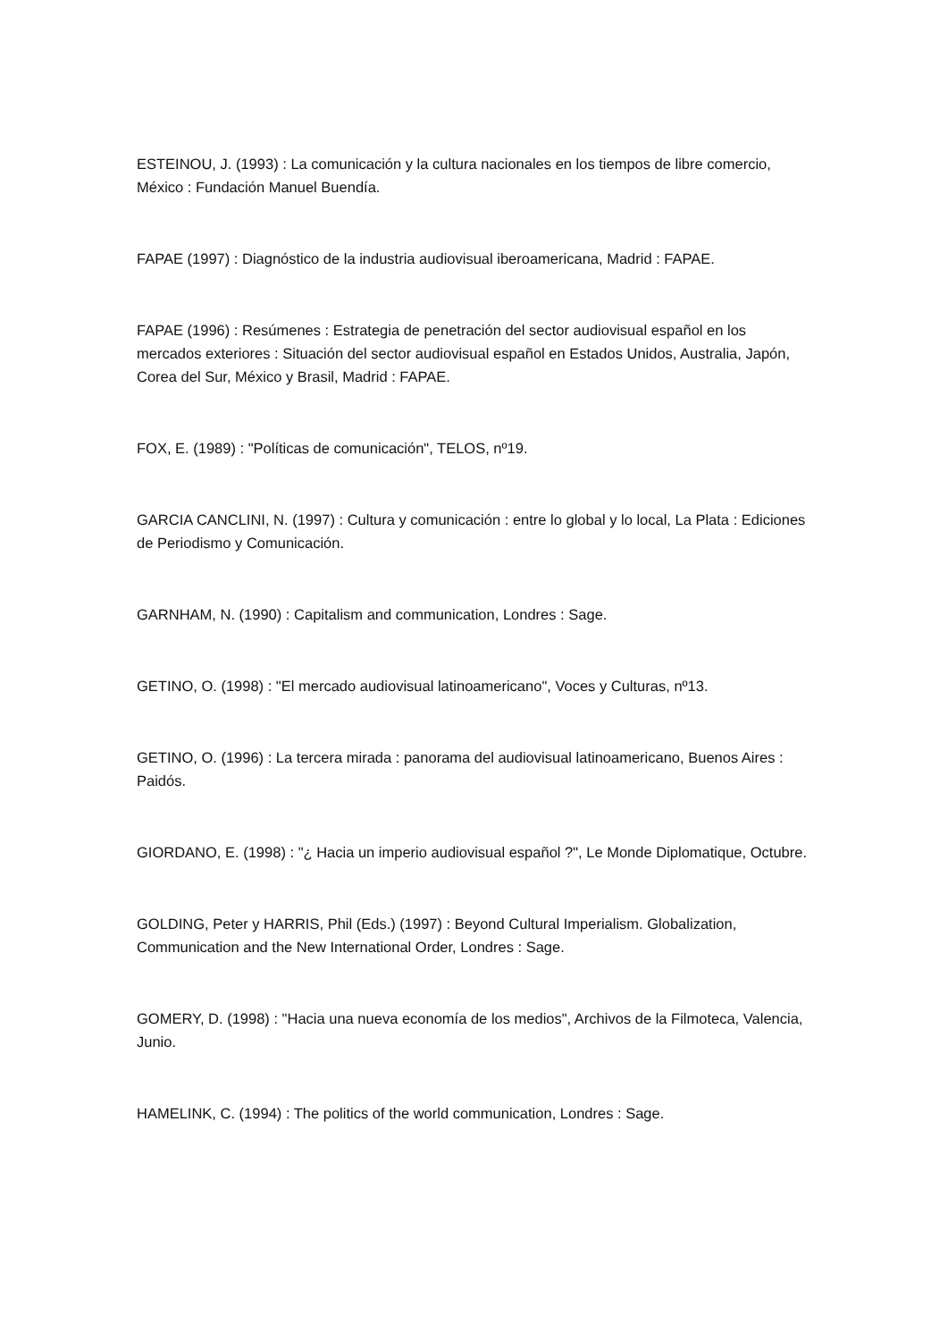ESTEINOU, J. (1993) : La comunicación y la cultura nacionales en los tiempos de libre comercio, México : Fundación Manuel Buendía.
FAPAE (1997) : Diagnóstico de la industria audiovisual iberoamericana, Madrid : FAPAE.
FAPAE (1996) : Resúmenes : Estrategia de penetración del sector audiovisual español en los mercados exteriores : Situación del sector audiovisual español en Estados Unidos, Australia, Japón, Corea del Sur, México y Brasil, Madrid : FAPAE.
FOX, E. (1989) : "Políticas de comunicación", TELOS, nº19.
GARCIA CANCLINI, N. (1997) : Cultura y comunicación : entre lo global y lo local, La Plata : Ediciones de Periodismo y Comunicación.
GARNHAM, N. (1990) : Capitalism and communication, Londres : Sage.
GETINO, O. (1998) : "El mercado audiovisual latinoamericano", Voces y Culturas, nº13.
GETINO, O. (1996) : La tercera mirada : panorama del audiovisual latinoamericano, Buenos Aires : Paidós.
GIORDANO, E. (1998) : "¿ Hacia un imperio audiovisual español ?", Le Monde Diplomatique, Octubre.
GOLDING, Peter y HARRIS, Phil (Eds.) (1997) : Beyond Cultural Imperialism. Globalization, Communication and the New International Order, Londres : Sage.
GOMERY, D. (1998) : "Hacia una nueva economía de los medios", Archivos de la Filmoteca, Valencia, Junio.
HAMELINK, C. (1994) : The politics of the world communication, Londres : Sage.